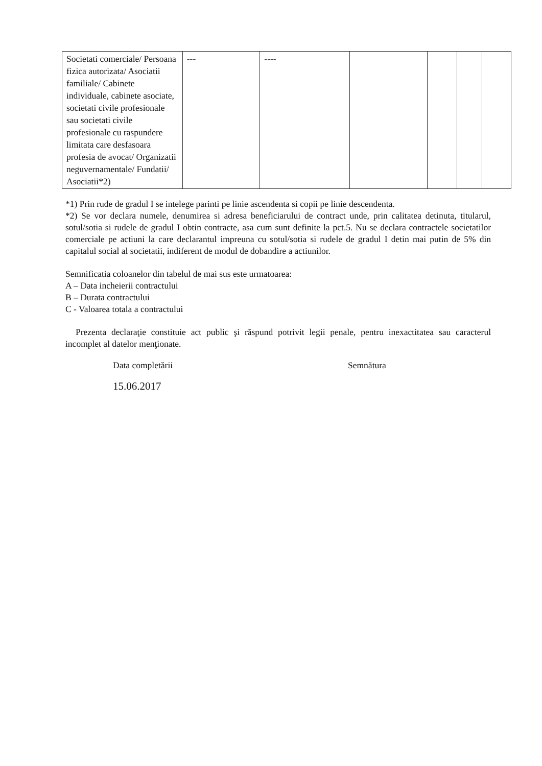| Societati comerciale/ Persoana fizica autorizata/ Asociatii familiale/ Cabinete individuale, cabinete asociate, societati civile profesionale sau societati civile profesionale cu raspundere limitata care desfasoara profesia de avocat/ Organizatii neguvernamentale/ Fundatii/ Asociatii*2) | --- | ---- | | | | |
*1) Prin rude de gradul I se intelege parinti pe linie ascendenta si copii pe linie descendenta.
*2) Se vor declara numele, denumirea si adresa beneficiarului de contract unde, prin calitatea detinuta, titularul, sotul/sotia si rudele de gradul I obtin contracte, asa cum sunt definite la pct.5. Nu se declara contractele societatilor comerciale pe actiuni la care declarantul impreuna cu sotul/sotia si rudele de gradul I detin mai putin de 5% din capitalul social al societatii, indiferent de modul de dobandire a actiunilor.
Semnificatia coloanelor din tabelul de mai sus este urmatoarea:
A – Data incheierii contractului
B – Durata contractului
C - Valoarea totala a contractului
Prezenta declaraţie constituie act public şi răspund potrivit legii penale, pentru inexactitatea sau caracterul incomplet al datelor menţionate.
Data completării
15.06.2017
Semnătura